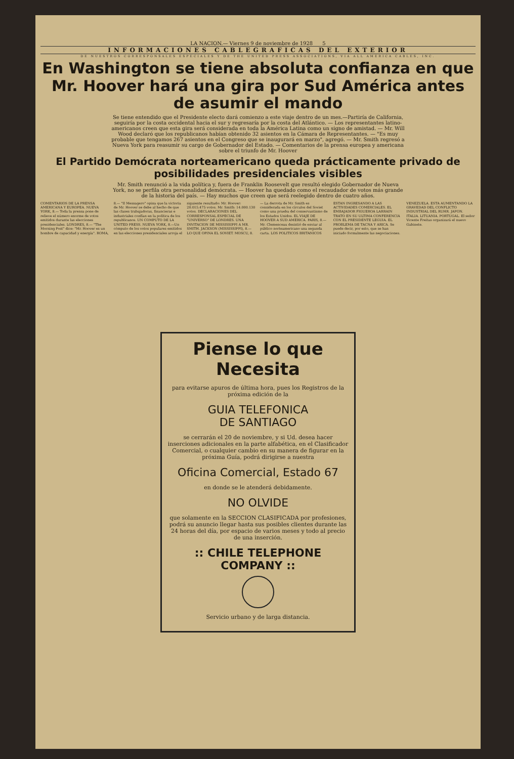LA NACION.— Viernes 9 de noviembre de 1928 5
INFORMACIONES CABLEGRAFICAS DEL EXTERIOR
DE NUESTROS CORRESPONSALES ESPECIALES Y DE THE UNITED PRESS ASSOCIATIONS, VIA ALL AMERICA CABLES, INC.
En Washington se tiene absoluta confianza en que Mr. Hoover hará una gira por Sud América antes de asumir el mando
Se tiene entendido que el Presidente electo dará comienzo a este viaje dentro de un mes.—Partiría de California, seguiría por la costa occidental hacia el sur y regresaría por la costa del Atlántico. — Los representantes latino-americanos creen que esta gira será considerada en toda la América Latina como un signo de amistad. — Mr. Will Wood declaró que los republicanos habían obtenido 32 asientos en la Cámara de Representantes. — "Es muy probable que tengamos 267 asientos en el Congreso que se inaugurará en marzo", agregó. — Mr. Smith regresó a Nueva York para reasumir su cargo de Gobernador del Estado. — Comentarios de la prensa europea y americana sobre el triunfo de Mr. Hoover
El Partido Demócrata norteamericano queda prácticamente privado de posibilidades presidenciales visibles
Mr. Smith renunció a la vida política y, fuera de Franklin Roosevelt que resultó elegido Gobernador de Nueva York, no se perfila otra personalidad demócrata. — Hoover ha quedado como el recaudador de votos más grande de la historia del país. — Hay muchos que creen que será reelegido dentro de cuatro años.
COMENTARIOS DE LA PRENSA AMERICANA Y EUROPEA. NUEVA YORK, 8.— Toda la prensa pone de relieve el número enorme de votos emitidos durante las elecciones presidenciales. LONDRES, 8.— "The Morning Post" dice: "Mr. Hoover es un hombre de capacidad y energía". ROMA, 8.— "Il Messagero" opina que la victoria de Mr. Hoover se debe al hecho de que las clases trabajadoras, financieras e industriales confían en la política de los republicanos. UN COMPUTO DE LA UNITED PRESS. NUEVA YORK, 8.—Un cómputo de los votos populares emitidos en las elecciones presidenciales arroja el siguiente resultado: Mr. Hoover: 20.015.475 votos. Mr. Smith: 14.000.130 votos. DECLARACIONES DEL CORRESPONSAL ESPECIAL DE "UNIVERSO" DE LONDRES. UNA INVITACION DE MISSISSIPPI A MR. SMITH. JACKSON (MISSISSIPPI), 8.— LO QUE OPINA EL SOVIET. MOSCU, 8.— La derrota de Mr. Smith es considerada en los círculos del Soviet como una prueba del conservantismo de los Estados Unidos. EL VIAJE DE HOOVER A SUD AMERICA. PARIS, 8.— Mr. Clemenceau desistió de enviar al público norteamericano una segunda carta. LOS POLITICOS BRITANICOS ESTAN INGRESANDO A LAS ACTIVIDADES COMERCIALES. EL EMBAJADOR FIGUEROA LARRAIN TRATO EN SU ULTIMA CONFERENCIA CON EL PRESIDENTE LEGUIA. EL PROBLEMA DE TACNA Y ARICA. Se puede decir, por esto, que se han iniciado formalmente las negociaciones. VENEZUELA. ESTA AUMENTANDO LA GRAVEDAD DEL CONFLICTO INDUSTRIAL DEL RUHR. JAPON. ITALIA. LITUANIA. PORTUGAL. El señor Vicente Freitas organizará el nuevo Gabinete.
Piense lo que Necesita
para evitarse apuros de última hora, pues los Registros de la próxima edición de la
GUIA TELEFONICA
DE SANTIAGO
se cerrarán el 20 de noviembre, y si Ud. desea hacer inserciones adicionales en la parte alfabética, en el Clasificador Comercial, o cualquier cambio en su manera de figurar en la próxima Guía, podrá dirigirse a nuestra
Oficina Comercial, Estado 67
en donde se le atenderá debidamente.
NO OLVIDE
que solamente en la SECCION CLASIFICADA por profesiones, podrá su anuncio llegar hasta sus posibles clientes durante las 24 horas del día, por espacio de varios meses y todo al precio de una inserción.
:: CHILE TELEPHONE COMPANY ::
Servicio urbano y de larga distancia.